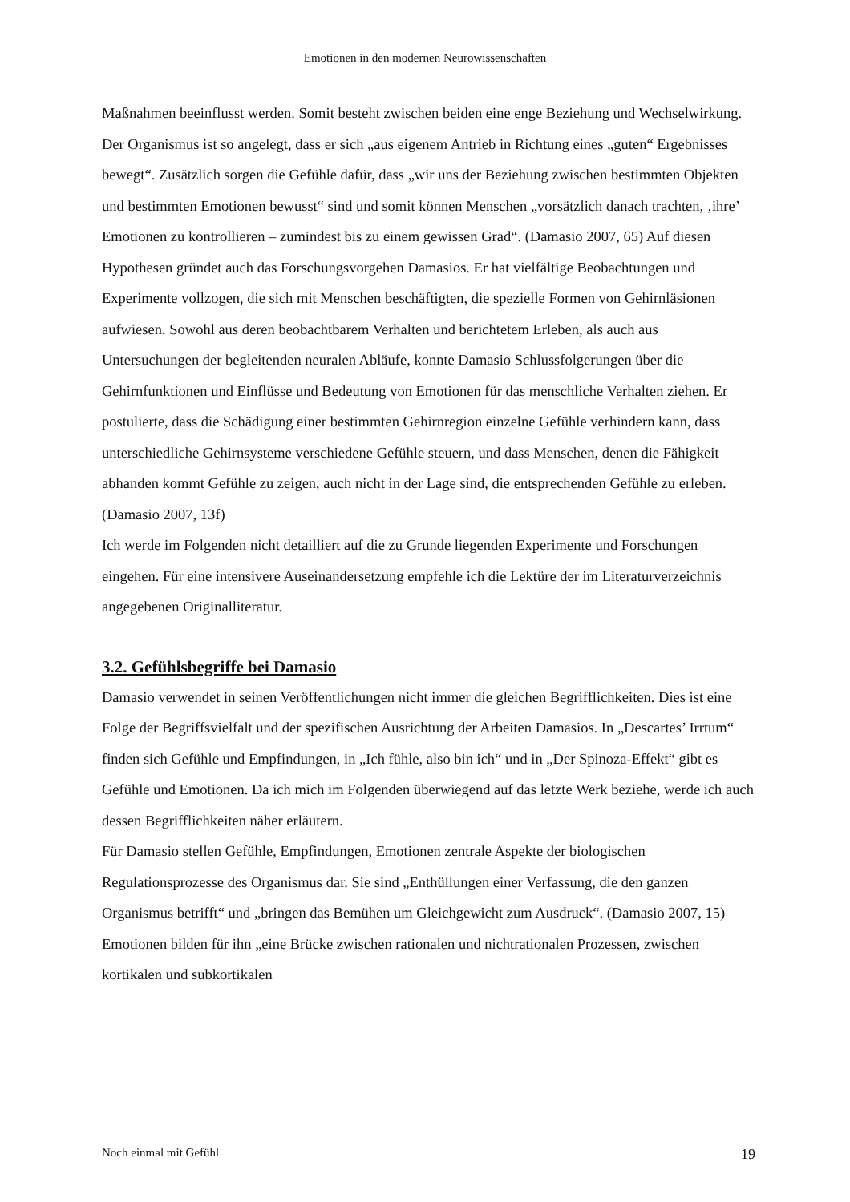Emotionen in den modernen Neurowissenschaften
Maßnahmen beeinflusst werden. Somit besteht zwischen beiden eine enge Beziehung und Wechselwirkung. Der Organismus ist so angelegt, dass er sich „aus eigenem Antrieb in Richtung eines „guten“ Ergebnisses bewegt“. Zusätzlich sorgen die Gefühle dafür, dass „wir uns der Beziehung zwischen bestimmten Objekten und bestimmten Emotionen bewusst“ sind und somit können Menschen „vorsätzlich danach trachten, ‚ihre’ Emotionen zu kontrollieren – zumindest bis zu einem gewissen Grad“. (Damasio 2007, 65) Auf diesen Hypothesen gründet auch das Forschungsvorgehen Damasios. Er hat vielfältige Beobachtungen und Experimente vollzogen, die sich mit Menschen beschäftigten, die spezielle Formen von Gehirnläsionen aufwiesen. Sowohl aus deren beobachtbarem Verhalten und berichtetem Erleben, als auch aus Untersuchungen der begleitenden neuralen Abläufe, konnte Damasio Schlussfolgerungen über die Gehirnfunktionen und Einflüsse und Bedeutung von Emotionen für das menschliche Verhalten ziehen. Er postulierte, dass die Schädigung einer bestimmten Gehirnregion einzelne Gefühle verhindern kann, dass unterschiedliche Gehirnsysteme verschiedene Gefühle steuern, und dass Menschen, denen die Fähigkeit abhanden kommt Gefühle zu zeigen, auch nicht in der Lage sind, die entsprechenden Gefühle zu erleben. (Damasio 2007, 13f)
Ich werde im Folgenden nicht detailliert auf die zu Grunde liegenden Experimente und Forschungen eingehen. Für eine intensivere Auseinandersetzung empfehle ich die Lektüre der im Literaturverzeichnis angegebenen Originalliteratur.
3.2. Gefühlsbegriffe bei Damasio
Damasio verwendet in seinen Veröffentlichungen nicht immer die gleichen Begrifflichkeiten. Dies ist eine Folge der Begriffsvielfalt und der spezifischen Ausrichtung der Arbeiten Damasios. In „Descartes’ Irrtum“ finden sich Gefühle und Empfindungen, in „Ich fühle, also bin ich“ und in „Der Spinoza-Effekt“ gibt es Gefühle und Emotionen. Da ich mich im Folgenden überwiegend auf das letzte Werk beziehe, werde ich auch dessen Begrifflichkeiten näher erläutern.
Für Damasio stellen Gefühle, Empfindungen, Emotionen zentrale Aspekte der biologischen Regulationsprozesse des Organismus dar. Sie sind „Enthüllungen einer Verfassung, die den ganzen Organismus betrifft“ und „bringen das Bemühen um Gleichgewicht zum Ausdruck“. (Damasio 2007, 15) Emotionen bilden für ihn „eine Brücke zwischen rationalen und nichtrationalen Prozessen, zwischen kortikalen und subkortikalen
Noch einmal mit Gefühl 19